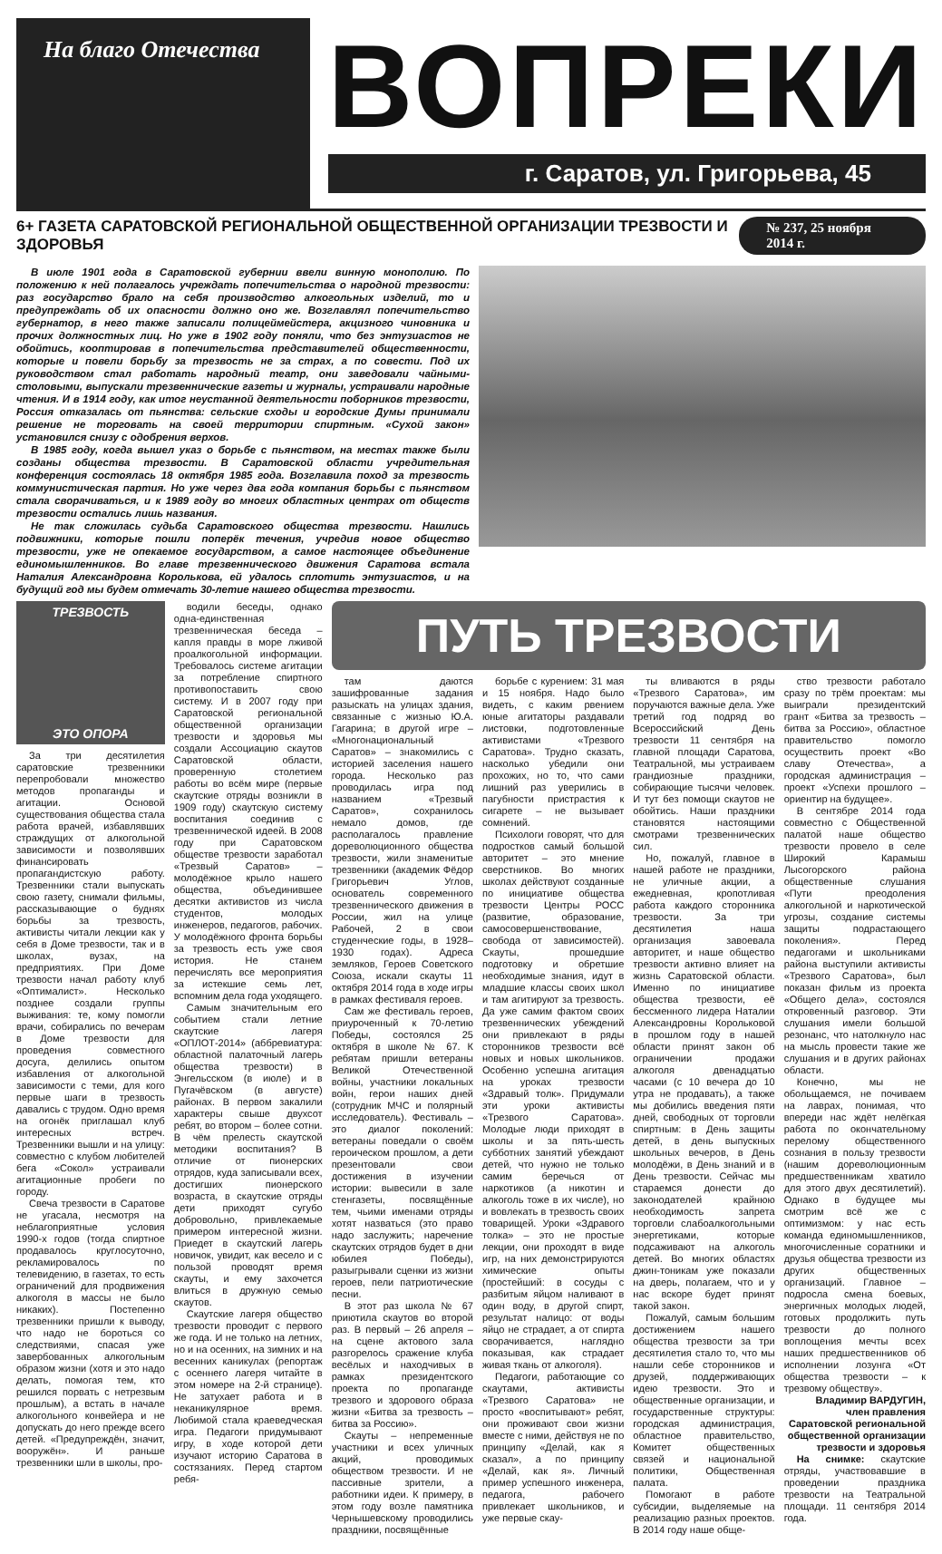На благо Отечества
ВОПРЕКИ
г. Саратов, ул. Григорьева, 45
6+ ГАЗЕТА САРАТОВСКОЙ РЕГИОНАЛЬНОЙ ОБЩЕСТВЕННОЙ ОРГАНИЗАЦИИ ТРЕЗВОСТИ И ЗДОРОВЬЯ № 237, 25 ноября 2014 г.
В июле 1901 года в Саратовской губернии ввели винную монополию. По положению к ней полагалось учреждать попечительства о народной трезвости: раз государство брало на себя производство алкогольных изделий, то и предупреждать об их опасности должно оно же. Возглавлял попечительство губернатор, в него также записали полицеймейстера, акцизного чиновника и прочих должностных лиц. Но уже в 1902 году поняли, что без энтузиастов не обойтись, кооптировав в попечительства представителей общественности, которые и повели борьбу за трезвость не за страх, а по совести. Под их руководством стал работать народный театр, они заведовали чайными-столовыми, выпускали трезвеннические газеты и журналы, устраивали народные чтения. И в 1914 году, как итог неустанной деятельности поборников трезвости, Россия отказалась от пьянства: сельские сходы и городские Думы принимали решение не торговать на своей территории спиртным. «Сухой закон» установился снизу с одобрения верхов.
В 1985 году, когда вышел указ о борьбе с пьянством, на местах также были созданы общества трезвости. В Саратовской области учредительная конференция состоялась 18 октября 1985 года. Возглавила поход за трезвость коммунистическая партия. Но уже через два года компания борьбы с пьянством стала сворачиваться, и к 1989 году во многих областных центрах от обществ трезвости остались лишь названия.
Не так сложилась судьба Саратовского общества трезвости. Нашлись подвижники, которые пошли поперёк течения, учредив новое общество трезвости, уже не опекаемое государством, а самое настоящее объединение единомышленников. Во главе трезвеннического движения Саратова встала Наталия Александровна Королькова, ей удалось сплотить энтузиастов, и на будущий год мы будем отмечать 30-летие нашего общества трезвости.
ТРЕЗВОСТЬ
ЭТО ОПОРА
За три десятилетия саратовские трезвенники перепробовали множество методов пропаганды и агитации. Основой существования общества стала работа врачей, избавлявших страждущих от алкогольной зависимости и позволявших финансировать пропагандистскую работу. Трезвенники стали выпускать свою газету, снимали фильмы, рассказывающие о буднях борьбы за трезвость, активисты читали лекции как у себя в Доме трезвости, так и в школах, вузах, на предприятиях. При Доме трезвости начал работу клуб «Оптималист». Несколько позднее создали группы выживания: те, кому помогли врачи, собирались по вечерам в Доме трезвости для проведения совместного досуга, делились опытом избавления от алкогольной зависимости с теми, для кого первые шаги в трезвость давались с трудом. Одно время на огонёк приглашал клуб интересных встреч. Трезвенники вышли и на улицу: совместно с клубом любителей бега «Сокол» устраивали агитационные пробеги по городу.
Свеча трезвости в Саратове не угасала, несмотря на неблагоприятные условия 1990-х годов (тогда спиртное продавалось круглосуточно, рекламировалось по телевидению, в газетах, то есть ограничений для продвижения алкоголя в массы не было никаких). Постепенно трезвенники пришли к выводу, что надо не бороться со следствиями, спасая уже завербованных алкогольным образом жизни (хотя и это надо делать, помогая тем, кто решился порвать с нетрезвым прошлым), а встать в начале алкогольного конвейера и не допускать до него прежде всего детей. «Предупреждён, значит, вооружён». И раньше трезвенники шли в школы, про-
водили беседы, однако одна-единственная трезвенническая беседа – капля правды в море лживой проалкогольной информации. Требовалось системе агитации за потребление спиртного противопоставить свою систему. И в 2007 году при Саратовской региональной общественной организации трезвости и здоровья мы создали Ассоциацию скаутов Саратовской области, проверенную столетием работы во всём мире (первые скаутские отряды возникли в 1909 году) скаутскую систему воспитания соединив с трезвеннической идеей. В 2008 году при Саратовском обществе трезвости заработал «Трезвый Саратов» – молодёжное крыло нашего общества, объединившее десятки активистов из числа студентов, молодых инженеров, педагогов, рабочих. У молодёжного фронта борьбы за трезвость есть уже своя история. Не станем перечислять все мероприятия за истекшие семь лет, вспомним дела года уходящего.
Самым значительным его событием стали летние скаутские лагеря «ОПЛОТ-2014» (аббревиатура: областной палаточный лагерь общества трезвости) в Энгельсском (в июле) и в Пугачёвском (в августе) районах. В первом закалили характеры свыше двухсот ребят, во втором – более сотни. В чём прелесть скаутской методики воспитания? В отличие от пионерских отрядов, куда записывали всех, достигших пионерского возраста, в скаутские отряды дети приходят сугубо добровольно, привлекаемые примером интересной жизни. Приедет в скаутский лагерь новичок, увидит, как весело и с пользой проводят время скауты, и ему захочется влиться в дружную семью скаутов.
Скаутские лагеря общество трезвости проводит с первого же года. И не только на летних, но и на осенних, на зимних и на весенних каникулах (репортаж с осеннего лагеря читайте в этом номере на 2-й странице). Не затухает работа и в неканикулярное время. Любимой стала краеведческая игра. Педагоги придумывают игру, в ходе которой дети изучают историю Саратова в состязаниях. Перед стартом ребя-
ПУТЬ ТРЕЗВОСТИ
там даются зашифрованные задания разыскать на улицах здания, связанные с жизнью Ю.А. Гагарина; в другой игре – «Многонациональный Саратов» – знакомились с историей заселения нашего города. Несколько раз проводилась игра под названием «Трезвый Саратов», сохранилось немало домов, где располагалось правление дореволюционного общества трезвости, жили знаменитые трезвенники (академик Фёдор Григорьевич Углов, основатель современного трезвеннического движения в России, жил на улице Рабочей, 2 в свои студенческие годы, в 1928–1930 годах). Адреса земляков, Героев Советского Союза, искали скауты 11 октября 2014 года в ходе игры в рамках фестиваля героев.
Сам же фестиваль героев, приуроченный к 70-летию Победы, состоялся 25 октября в школе № 67. К ребятам пришли ветераны Великой Отечественной войны, участники локальных войн, герои наших дней (сотрудник МЧС и полярный исследователь). Фестиваль – это диалог поколений: ветераны поведали о своём героическом прошлом, а дети презентовали свои достижения в изучении истории: вывесили в зале стенгазеты, посвящённые тем, чьими именами отряды хотят назваться (это право надо заслужить; наречение скаутских отрядов будет в дни юбилея Победы), разыгрывали сценки из жизни героев, пели патриотические песни.
В этот раз школа № 67 приютила скаутов во второй раз. В первый – 26 апреля – на сцене актового зала разгорелось сражение клуба весёлых и находчивых в рамках президентского проекта по пропаганде трезвого и здорового образа жизни «Битва за трезвость – битва за Россию».
Скауты – непременные участники и всех уличных акций, проводимых обществом трезвости. И не пассивные зрители, а работники идеи. К примеру, в этом году возле памятника Чернышевскому проводились праздники, посвящённые
борьбе с курением: 31 мая и 15 ноября. Надо было видеть, с каким рвением юные агитаторы раздавали листовки, подготовленные активистами «Трезвого Саратова». Трудно сказать, насколько убедили они прохожих, но то, что сами лишний раз уверились в пагубности пристрастия к сигарете – не вызывает сомнений.
Психологи говорят, что для подростков самый большой авторитет – это мнение сверстников. Во многих школах действуют созданные по инициативе общества трезвости Центры РОСС (развитие, образование, самосовершенствование, свобода от зависимостей). Скауты, прошедшие подготовку и обретшие необходимые знания, идут в младшие классы своих школ и там агитируют за трезвость. Да уже самим фактом своих трезвеннических убеждений они привлекают в ряды сторонников трезвости всё новых и новых школьников. Особенно успешна агитация на уроках трезвости «Здравый толк». Придумали эти уроки активисты «Трезвого Саратова». Молодые люди приходят в школы и за пять-шесть субботних занятий убеждают детей, что нужно не только самим беречься от наркотиков (а никотин и алкоголь тоже в их числе), но и вовлекать в трезвость своих товарищей. Уроки «Здравого толка» – это не простые лекции, они проходят в виде игр, на них демонстрируются химические опыты (простейший: в сосуды с разбитым яйцом наливают в один воду, в другой спирт, результат налицо: от воды яйцо не страдает, а от спирта сворачивается, наглядно показывая, как страдает живая ткань от алкоголя).
Педагоги, работающие со скаутами, активисты «Трезвого Саратова» не просто «воспитывают» ребят, они проживают свои жизни вместе с ними, действуя не по принципу «Делай, как я сказал», а по принципу «Делай, как я». Личный пример успешного инженера, педагога, рабочего привлекает школьников, и уже первые скау-
ты вливаются в ряды «Трезвого Саратова», им поручаются важные дела. Уже третий год подряд во Всероссийский День трезвости 11 сентября на главной площади Саратова, Театральной, мы устраиваем грандиозные праздники, собирающие тысячи человек. И тут без помощи скаутов не обойтись. Наши праздники становятся настоящими смотрами трезвеннических сил.
Но, пожалуй, главное в нашей работе не праздники, не уличные акции, а ежедневная, кропотливая работа каждого сторонника трезвости. За три десятилетия наша организация завоевала авторитет, и наше общество трезвости активно влияет на жизнь Саратовской области. Именно по инициативе общества трезвости, её бессменного лидера Наталии Александровны Корольковой в прошлом году в нашей области принят закон об ограничении продажи алкоголя двенадцатью часами (с 10 вечера до 10 утра не продавать), а также мы добились введения пяти дней, свободных от торговли спиртным: в День защиты детей, в день выпускных школьных вечеров, в День молодёжи, в День знаний и в День трезвости. Сейчас мы стараемся донести до законодателей крайнюю необходимость запрета торговли слабоалкогольными энергетиками, которые подсаживают на алкоголь детей. Во многих областях джин-тоникам уже показали на дверь, полагаем, что и у нас вскоре будет принят такой закон.
Пожалуй, самым большим достижением нашего общества трезвости за три десятилетия стало то, что мы нашли себе сторонников и друзей, поддерживающих идею трезвости. Это и общественные организации, и государственные структуры: городская администрация, областное правительство, Комитет общественных связей и национальной политики, Общественная палата.
Помогают в работе субсидии, выделяемые на реализацию разных проектов. В 2014 году наше обще-
ство трезвости работало сразу по трём проектам: мы выиграли президентский грант «Битва за трезвость – битва за Россию», областное правительство помогло осуществить проект «Во славу Отечества», а городская администрация – проект «Успехи прошлого – ориентир на будущее».
В сентябре 2014 года совместно с Общественной палатой наше общество трезвости провело в селе Широкий Карамыш Лысогорского района общественные слушания «Пути преодоления алкогольной и наркотической угрозы, создание системы защиты подрастающего поколения». Перед педагогами и школьниками района выступили активисты «Трезвого Саратова», был показан фильм из проекта «Общего дела», состоялся откровенный разговор. Эти слушания имели большой резонанс, что натолкнуло нас на мысль провести такие же слушания и в других районах области.
Конечно, мы не обольщаемся, не почиваем на лаврах, понимая, что впереди нас ждёт нелёгкая работа по окончательному перелому общественного сознания в пользу трезвости (нашим дореволюционным предшественникам хватило для этого двух десятилетий). Однако в будущее мы смотрим всё же с оптимизмом: у нас есть команда единомышленников, многочисленные соратники и друзья общества трезвости из других общественных организаций. Главное – подросла смена боевых, энергичных молодых людей, готовых продолжить путь трезвости до полного воплощения мечты всех наших предшественников об исполнении лозунга «От общества трезвости – к трезвому обществу».
Владимир ВАРДУГИН,
член правления Саратовской региональной общественной организации трезвости и здоровья
На снимке: скаутские отряды, участвовавшие в проведении праздника трезвости на Театральной площади. 11 сентября 2014 года.